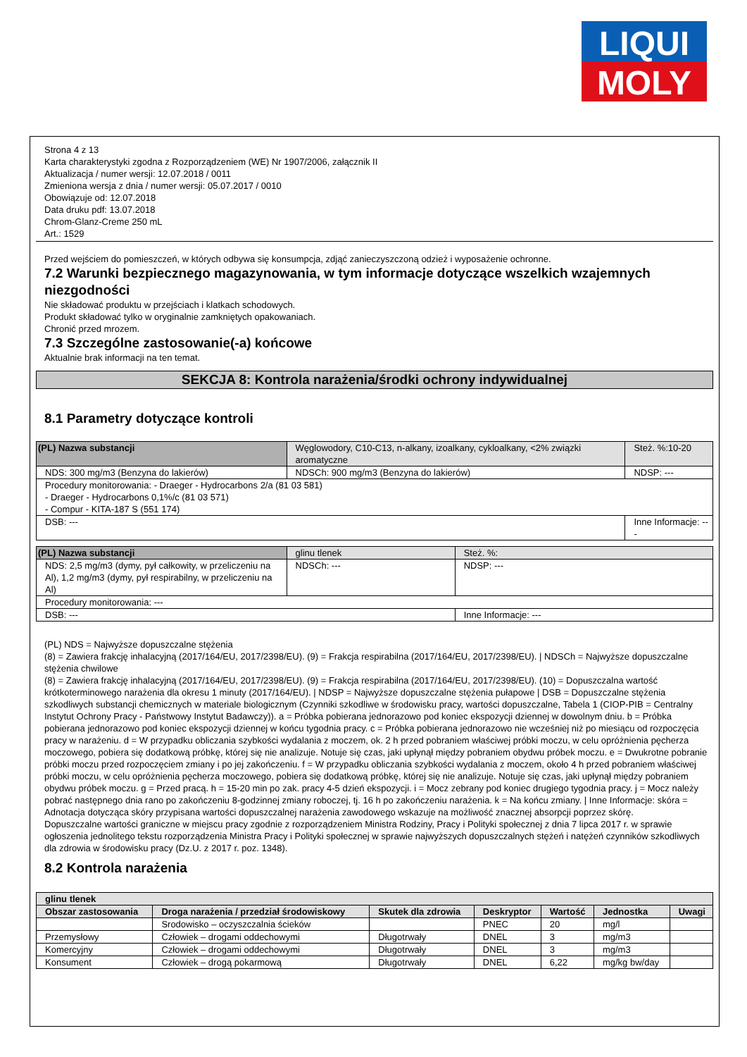LIQUI
MOLY
Strona 4 z 13
Karta charakterystyki zgodna z Rozporządzeniem (WE) Nr 1907/2006, załącznik II
Aktualizacja / numer wersji: 12.07.2018 / 0011
Zmieniona wersja z dnia / numer wersji: 05.07.2017 / 0010
Obowiązuje od: 12.07.2018
Data druku pdf: 13.07.2018
Chrom-Glanz-Creme 250 mL
Art.: 1529
Przed wejściem do pomieszczeń, w których odbywa się konsumpcja, zdjąć zanieczyszczoną odzież i wyposażenie ochronne.
7.2 Warunki bezpiecznego magazynowania, w tym informacje dotyczące wszelkich wzajemnych niezgodności
Nie składować produktu w przejściach i klatkach schodowych.
Produkt składować tylko w oryginalnie zamkniętych opakowaniach.
Chronić przed mrozem.
7.3 Szczególne zastosowanie(-a) końcowe
Aktualnie brak informacji na ten temat.
SEKCJA 8: Kontrola narażenia/środki ochrony indywidualnej
8.1 Parametry dotyczące kontroli
| (PL) Nazwa substancji | Węglowodory, C10-C13, n-alkany, izoalkany, cykloalkany, <2% związki aromatyczne | | Steż. %:10-20 |
| NDS: 300 mg/m3 (Benzyna do lakierów) | | NDSCh: 900 mg/m3 (Benzyna do lakierów) | NDSP: --- |
| Procedury monitorowania: - Draeger - Hydrocarbons 2/a (81 03 581) - Draeger - Hydrocarbons 0,1%/c (81 03 571) - Compur - KITA-187 S (551 174) | | | |
| DSB: --- | | | Inne Informacje: --- |
| (PL) Nazwa substancji | glinu tlenek | | Steż. %: |
| NDS: 2,5 mg/m3 (dymy, pył całkowity, w przeliczeniu na Al), 1,2 mg/m3 (dymy, pył respirabilny, w przeliczeniu na Al) | | NDSCh: --- | NDSP: --- |
| Procedury monitorowania: --- | | | |
| DSB: --- | | | Inne Informacje: --- |
(PL) NDS = Najwyższe dopuszczalne stężenia
(8) = Zawiera frakcję inhalacyjną (2017/164/EU, 2017/2398/EU). (9) = Frakcja respirabilna (2017/164/EU, 2017/2398/EU). | NDSCh = Najwyższe dopuszczalne stężenia chwilowe
(8) = Zawiera frakcję inhalacyjną (2017/164/EU, 2017/2398/EU). (9) = Frakcja respirabilna (2017/164/EU, 2017/2398/EU). (10) = Dopuszczalna wartość krótkoterminowego narażenia dla okresu 1 minuty (2017/164/EU). | NDSP = Najwyższe dopuszczalne stężenia pułapowe | DSB = Dopuszczalne stężenia szkodliwych substancji chemicznych w materiale biologicznym (Czynniki szkodliwe w środowisku pracy, wartości dopuszczalne, Tabela 1 (CIOP-PIB = Centralny Instytut Ochrony Pracy - Państwowy Instytut Badawczy)). a = Próbka pobierana jednorazowo pod koniec ekspozycji dziennej w dowolnym dniu. b = Próbka pobierana jednorazowo pod koniec ekspozycji dziennej w końcu tygodnia pracy. c = Próbka pobierana jednorazowo nie wcześniej niż po miesiącu od rozpoczęcia pracy w narażeniu. d = W przypadku obliczania szybkości wydalania z moczem, ok. 2 h przed pobraniem właściwej próbki moczu, w celu opróżnienia pęcherza moczowego, pobiera się dodatkową próbkę, której się nie analizuje. Notuje się czas, jaki upłynął między pobraniem obydwu próbek moczu. e = Dwukrotne pobranie próbki moczu przed rozpoczęciem zmiany i po jej zakończeniu. f = W przypadku obliczania szybkości wydalania z moczem, około 4 h przed pobraniem właściwej próbki moczu, w celu opróżnienia pęcherza moczowego, pobiera się dodatkową próbkę, której się nie analizuje. Notuje się czas, jaki upłynął między pobraniem obydwu próbek moczu. g = Przed pracą. h = 15-20 min po zak. pracy 4-5 dzień ekspozycji. i = Mocz zebrany pod koniec drugiego tygodnia pracy. j = Mocz należy pobrać następnego dnia rano po zakończeniu 8-godzinnej zmiany roboczej, tj. 16 h po zakończeniu narażenia. k = Na końcu zmiany. | Inne Informacje: skóra = Adnotacja dotycząca skóry przypisana wartości dopuszczalnej narażenia zawodowego wskazuje na możliwość znacznej absorpcji poprzez skórę.
Dopuszczalne wartości graniczne w miejscu pracy zgodnie z rozporządzeniem Ministra Rodziny, Pracy i Polityki społecznej z dnia 7 lipca 2017 r. w sprawie ogłoszenia jednolitego tekstu rozporządzenia Ministra Pracy i Polityki społecznej w sprawie najwyższych dopuszczalnych stężeń i natężeń czynników szkodliwych dla zdrowia w środowisku pracy (Dz.U. z 2017 r. poz. 1348).
8.2 Kontrola narażenia
| glinu tlenek | | | | | | |
| --- | --- | --- | --- | --- | --- | --- |
| Obszar zastosowania | Droga narażenia / przedział środowiskowy | Skutek dla zdrowia | Deskryptor | Wartość | Jednostka | Uwagi |
| | Srodowisko – oczyszczalnia ścieków | | PNEC | 20 | mg/l | |
| Przemysłowy | Człowiek – drogami oddechowymi | Długotrwały | DNEL | 3 | mg/m3 | |
| Komercyjny | Człowiek – drogami oddechowymi | Długotrwały | DNEL | 3 | mg/m3 | |
| Konsument | Człowiek – drogą pokarmową | Długotrwały | DNEL | 6,22 | mg/kg bw/day | |